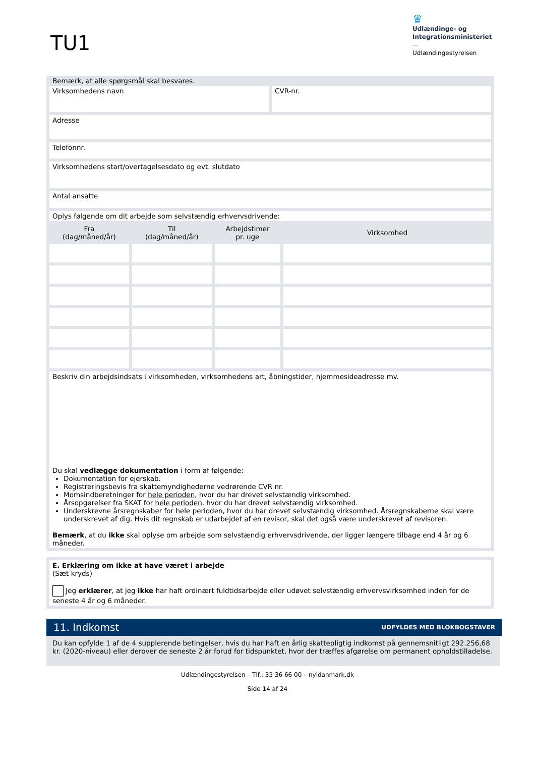TU1
♛
Udlændinge- og
Integrationsministeriet
—
Udlændingestyrelsen
Bemærk, at alle spørgsmål skal besvares.
Virksomhedens navn CVR-nr.
Adresse
Telefonnr.
Virksomhedens start/overtagelsesdato og evt. slutdato
Antal ansatte
Oplys følgende om dit arbejde som selvstændig erhvervsdrivende:
| Fra (dag/måned/år) | Til (dag/måned/år) | Arbejdstimer pr. uge | Virksomhed |
| --- | --- | --- | --- |
Beskriv din arbejdsindsats i virksomheden, virksomhedens art, åbningstider, hjemmesideadresse mv.
Du skal vedlægge dokumentation i form af følgende:
Dokumentation for ejerskab.
Registreringsbevis fra skattemyndighederne vedrørende CVR nr.
Momsindberetninger for hele perioden, hvor du har drevet selvstændig virksomhed.
Årsopgørelser fra SKAT for hele perioden, hvor du har drevet selvstændig virksomhed.
Underskrevne årsregnskaber for hele perioden, hvor du har drevet selvstændig virksomhed. Årsregnskaberne skal være underskrevet af dig. Hvis dit regnskab er udarbejdet af en revisor, skal det også være underskrevet af revisoren.
Bemærk, at du ikke skal oplyse om arbejde som selvstændig erhvervsdrivende, der ligger længere tilbage end 4 år og 6 måneder.
E. Erklæring om ikke at have været i arbejde
(Sæt kryds)
Jeg erklærer, at jeg ikke har haft ordinært fuldtidsarbejde eller udøvet selvstændig erhvervsvirksomhed inden for de seneste 4 år og 6 måneder.
11. Indkomst UDFYLDES MED BLOKBOGSTAVER
Du kan opfylde 1 af de 4 supplerende betingelser, hvis du har haft en årlig skattepligtig indkomst på gennemsnitligt 292.256,68 kr. (2020-niveau) eller derover de seneste 2 år forud for tidspunktet, hvor der træffes afgørelse om permanent opholdstilladelse.
Udlændingestyrelsen – Tlf.: 35 36 66 00 – nyidanmark.dk
Side 14 af 24